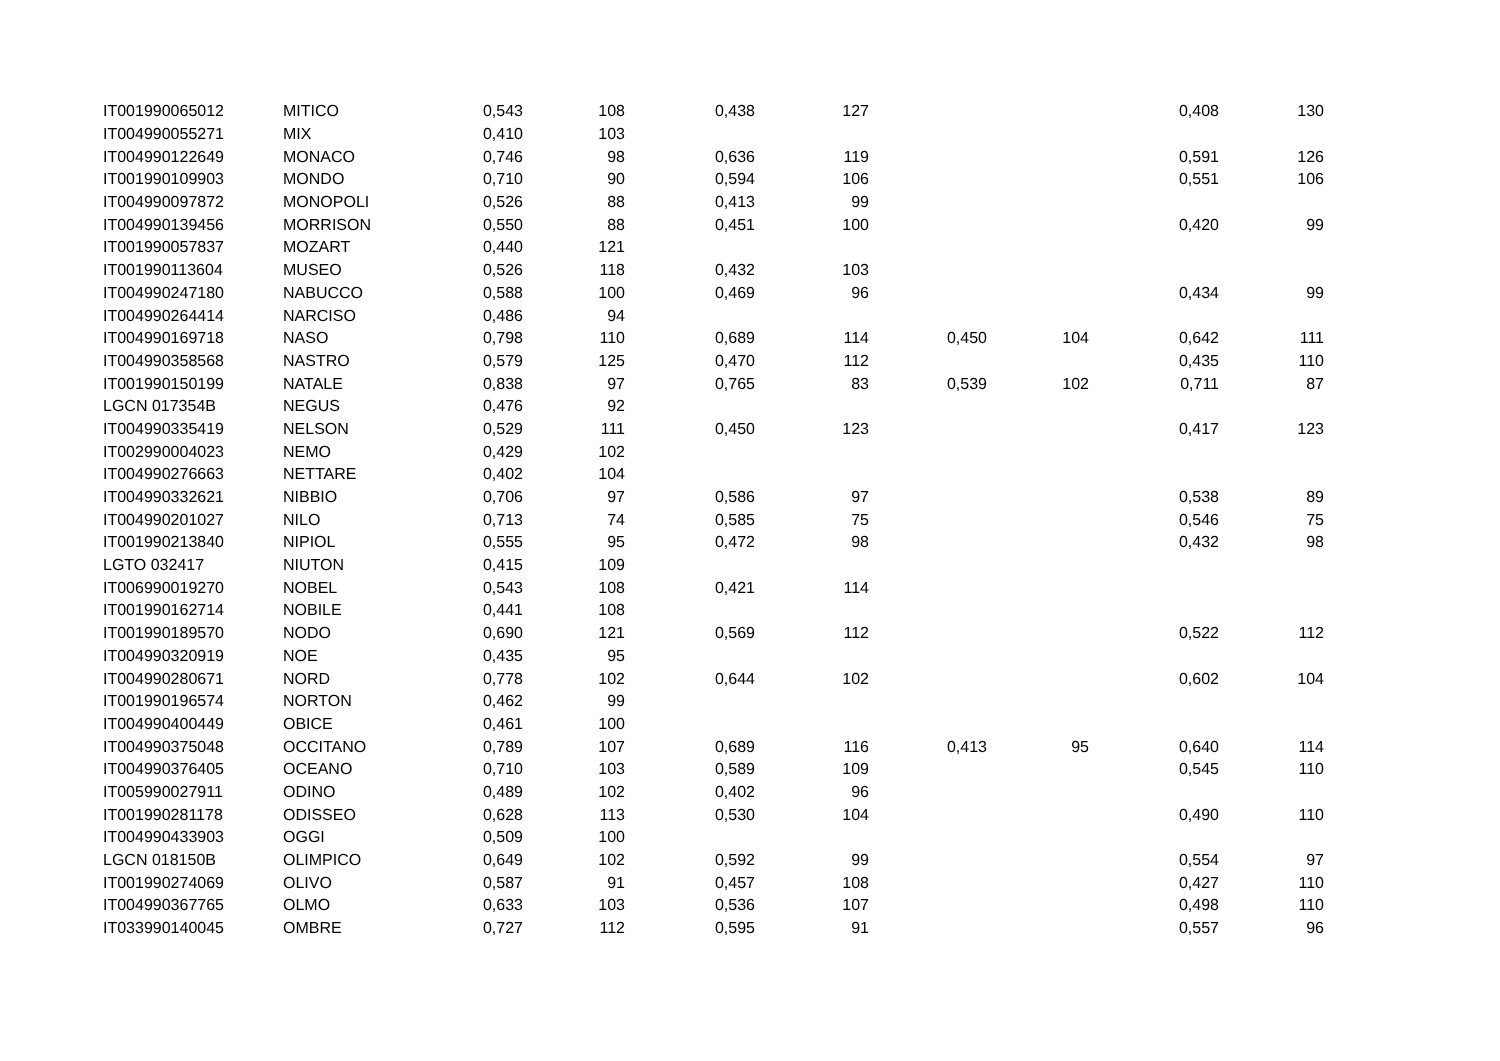| IT001990065012 | MITICO | 0,543 | 108 | 0,438 | 127 | | | 0,408 | 130 |
| IT004990055271 | MIX | 0,410 | 103 | | | | | | |
| IT004990122649 | MONACO | 0,746 | 98 | 0,636 | 119 | | | 0,591 | 126 |
| IT001990109903 | MONDO | 0,710 | 90 | 0,594 | 106 | | | 0,551 | 106 |
| IT004990097872 | MONOPOLI | 0,526 | 88 | 0,413 | 99 | | | | |
| IT004990139456 | MORRISON | 0,550 | 88 | 0,451 | 100 | | | 0,420 | 99 |
| IT001990057837 | MOZART | 0,440 | 121 | | | | | | |
| IT001990113604 | MUSEO | 0,526 | 118 | 0,432 | 103 | | | | |
| IT004990247180 | NABUCCO | 0,588 | 100 | 0,469 | 96 | | | 0,434 | 99 |
| IT004990264414 | NARCISO | 0,486 | 94 | | | | | | |
| IT004990169718 | NASO | 0,798 | 110 | 0,689 | 114 | 0,450 | 104 | 0,642 | 111 |
| IT004990358568 | NASTRO | 0,579 | 125 | 0,470 | 112 | | | 0,435 | 110 |
| IT001990150199 | NATALE | 0,838 | 97 | 0,765 | 83 | 0,539 | 102 | 0,711 | 87 |
| LGCN 017354B | NEGUS | 0,476 | 92 | | | | | | |
| IT004990335419 | NELSON | 0,529 | 111 | 0,450 | 123 | | | 0,417 | 123 |
| IT002990004023 | NEMO | 0,429 | 102 | | | | | | |
| IT004990276663 | NETTARE | 0,402 | 104 | | | | | | |
| IT004990332621 | NIBBIO | 0,706 | 97 | 0,586 | 97 | | | 0,538 | 89 |
| IT004990201027 | NILO | 0,713 | 74 | 0,585 | 75 | | | 0,546 | 75 |
| IT001990213840 | NIPIOL | 0,555 | 95 | 0,472 | 98 | | | 0,432 | 98 |
| LGTO 032417 | NIUTON | 0,415 | 109 | | | | | | |
| IT006990019270 | NOBEL | 0,543 | 108 | 0,421 | 114 | | | | |
| IT001990162714 | NOBILE | 0,441 | 108 | | | | | | |
| IT001990189570 | NODO | 0,690 | 121 | 0,569 | 112 | | | 0,522 | 112 |
| IT004990320919 | NOE | 0,435 | 95 | | | | | | |
| IT004990280671 | NORD | 0,778 | 102 | 0,644 | 102 | | | 0,602 | 104 |
| IT001990196574 | NORTON | 0,462 | 99 | | | | | | |
| IT004990400449 | OBICE | 0,461 | 100 | | | | | | |
| IT004990375048 | OCCITANO | 0,789 | 107 | 0,689 | 116 | 0,413 | 95 | 0,640 | 114 |
| IT004990376405 | OCEANO | 0,710 | 103 | 0,589 | 109 | | | 0,545 | 110 |
| IT005990027911 | ODINO | 0,489 | 102 | 0,402 | 96 | | | | |
| IT001990281178 | ODISSEO | 0,628 | 113 | 0,530 | 104 | | | 0,490 | 110 |
| IT004990433903 | OGGI | 0,509 | 100 | | | | | | |
| LGCN 018150B | OLIMPICO | 0,649 | 102 | 0,592 | 99 | | | 0,554 | 97 |
| IT001990274069 | OLIVO | 0,587 | 91 | 0,457 | 108 | | | 0,427 | 110 |
| IT004990367765 | OLMO | 0,633 | 103 | 0,536 | 107 | | | 0,498 | 110 |
| IT033990140045 | OMBRE | 0,727 | 112 | 0,595 | 91 | | | 0,557 | 96 |